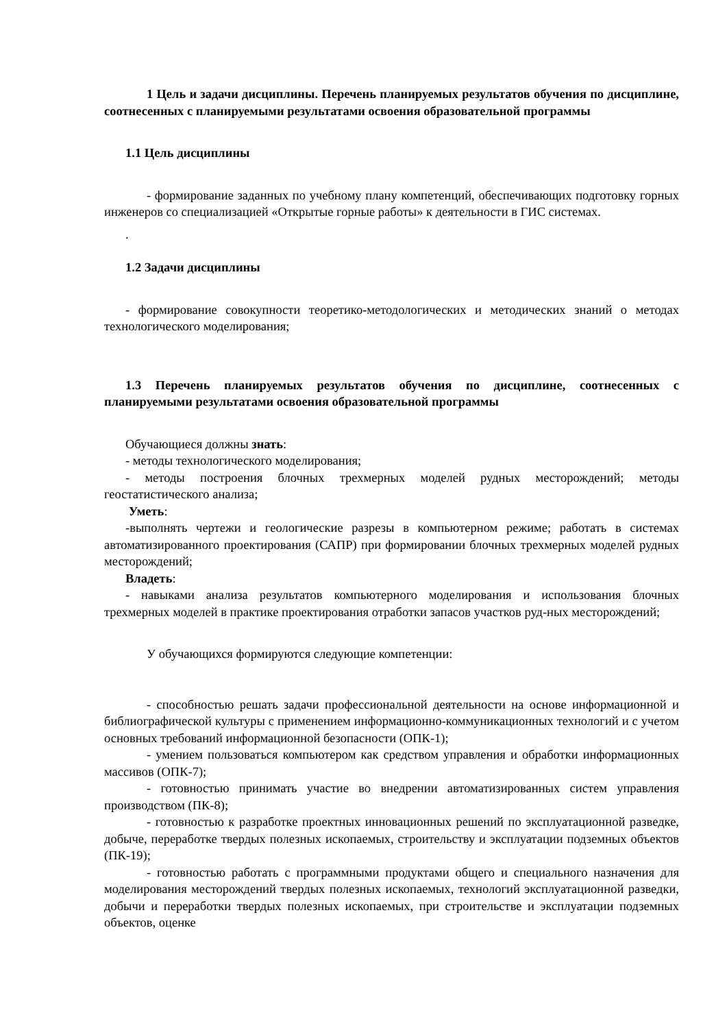1 Цель и задачи дисциплины. Перечень планируемых результатов обучения по дисциплине, соотнесенных с планируемыми результатами освоения образовательной программы
1.1 Цель дисциплины
- формирование заданных по учебному плану компетенций, обеспечивающих подготовку горных инженеров со специализацией «Открытые горные работы» к деятельности в ГИС системах.
.
1.2 Задачи дисциплины
- формирование совокупности теоретико-методологических и методических знаний о методах технологического моделирования;
1.3 Перечень планируемых результатов обучения по дисциплине, соотнесенных с планируемыми результатами освоения образовательной программы
Обучающиеся должны знать:
- методы технологического моделирования;
- методы построения блочных трехмерных моделей рудных месторождений; методы геостатистического анализа;
Уметь:
-выполнять чертежи и геологические разрезы в компьютерном режиме; работать в системах автоматизированного проектирования (САПР) при формировании блочных трехмерных моделей рудных месторождений;
Владеть:
- навыками анализа результатов компьютерного моделирования и использования блочных трехмерных моделей в практике проектирования отработки запасов участков руд-ных месторождений;
У обучающихся формируются следующие компетенции:
- способностью решать задачи профессиональной деятельности на основе информационной и библиографической культуры с применением информационно-коммуникационных технологий и с учетом основных требований информационной безопасности (ОПК-1);
- умением пользоваться компьютером как средством управления и обработки информационных массивов (ОПК-7);
- готовностью принимать участие во внедрении автоматизированных систем управления производством (ПК-8);
- готовностью к разработке проектных инновационных решений по эксплуатационной разведке, добыче, переработке твердых полезных ископаемых, строительству и эксплуатации подземных объектов (ПК-19);
- готовностью работать с программными продуктами общего и специального назначения для моделирования месторождений твердых полезных ископаемых, технологий эксплуатационной разведки, добычи и переработки твердых полезных ископаемых, при строительстве и эксплуатации подземных объектов, оценке